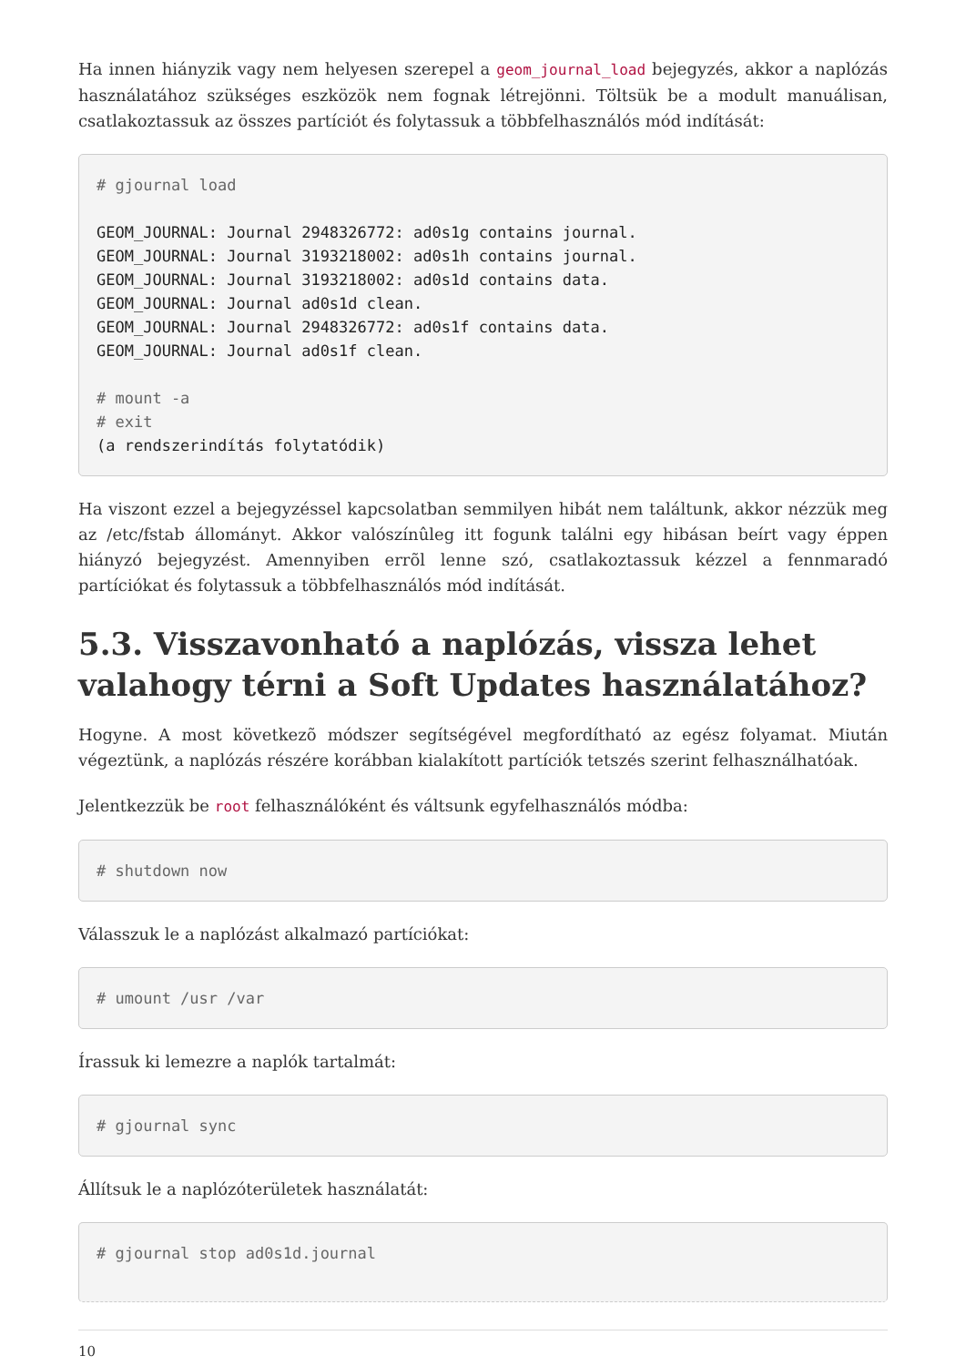Ha innen hiányzik vagy nem helyesen szerepel a geom_journal_load bejegyzés, akkor a naplózás használatához szükséges eszközök nem fognak létrejönni. Töltsük be a modult manuálisan, csatlakoztassuk az összes partíciót és folytassuk a többfelhasználós mód indítását:
# gjournal load

GEOM_JOURNAL: Journal 2948326772: ad0s1g contains journal.
GEOM_JOURNAL: Journal 3193218002: ad0s1h contains journal.
GEOM_JOURNAL: Journal 3193218002: ad0s1d contains data.
GEOM_JOURNAL: Journal ad0s1d clean.
GEOM_JOURNAL: Journal 2948326772: ad0s1f contains data.
GEOM_JOURNAL: Journal ad0s1f clean.

# mount -a
# exit
(a rendszerindítás folytatódik)
Ha viszont ezzel a bejegyzéssel kapcsolatban semmilyen hibát nem találtunk, akkor nézzük meg az /etc/fstab állományt. Akkor valószínûleg itt fogunk találni egy hibásan beírt vagy éppen hiányzó bejegyzést. Amennyiben errõl lenne szó, csatlakoztassuk kézzel a fennmaradó partíciókat és folytassuk a többfelhasználós mód indítását.
5.3. Visszavonható a naplózás, vissza lehet valahogy térni a Soft Updates használatához?
Hogyne. A most következõ módszer segítségével megfordítható az egész folyamat. Miután végeztünk, a naplózás részére korábban kialakított partíciók tetszés szerint felhasználhatóak.
Jelentkezzük be root felhasználóként és váltsunk egyfelhasználós módba:
# shutdown now
Válasszuk le a naplózást alkalmazó partíciókat:
# umount /usr /var
Írassuk ki lemezre a naplók tartalmát:
# gjournal sync
Állítsuk le a naplózóterületek használatát:
# gjournal stop ad0s1d.journal
10